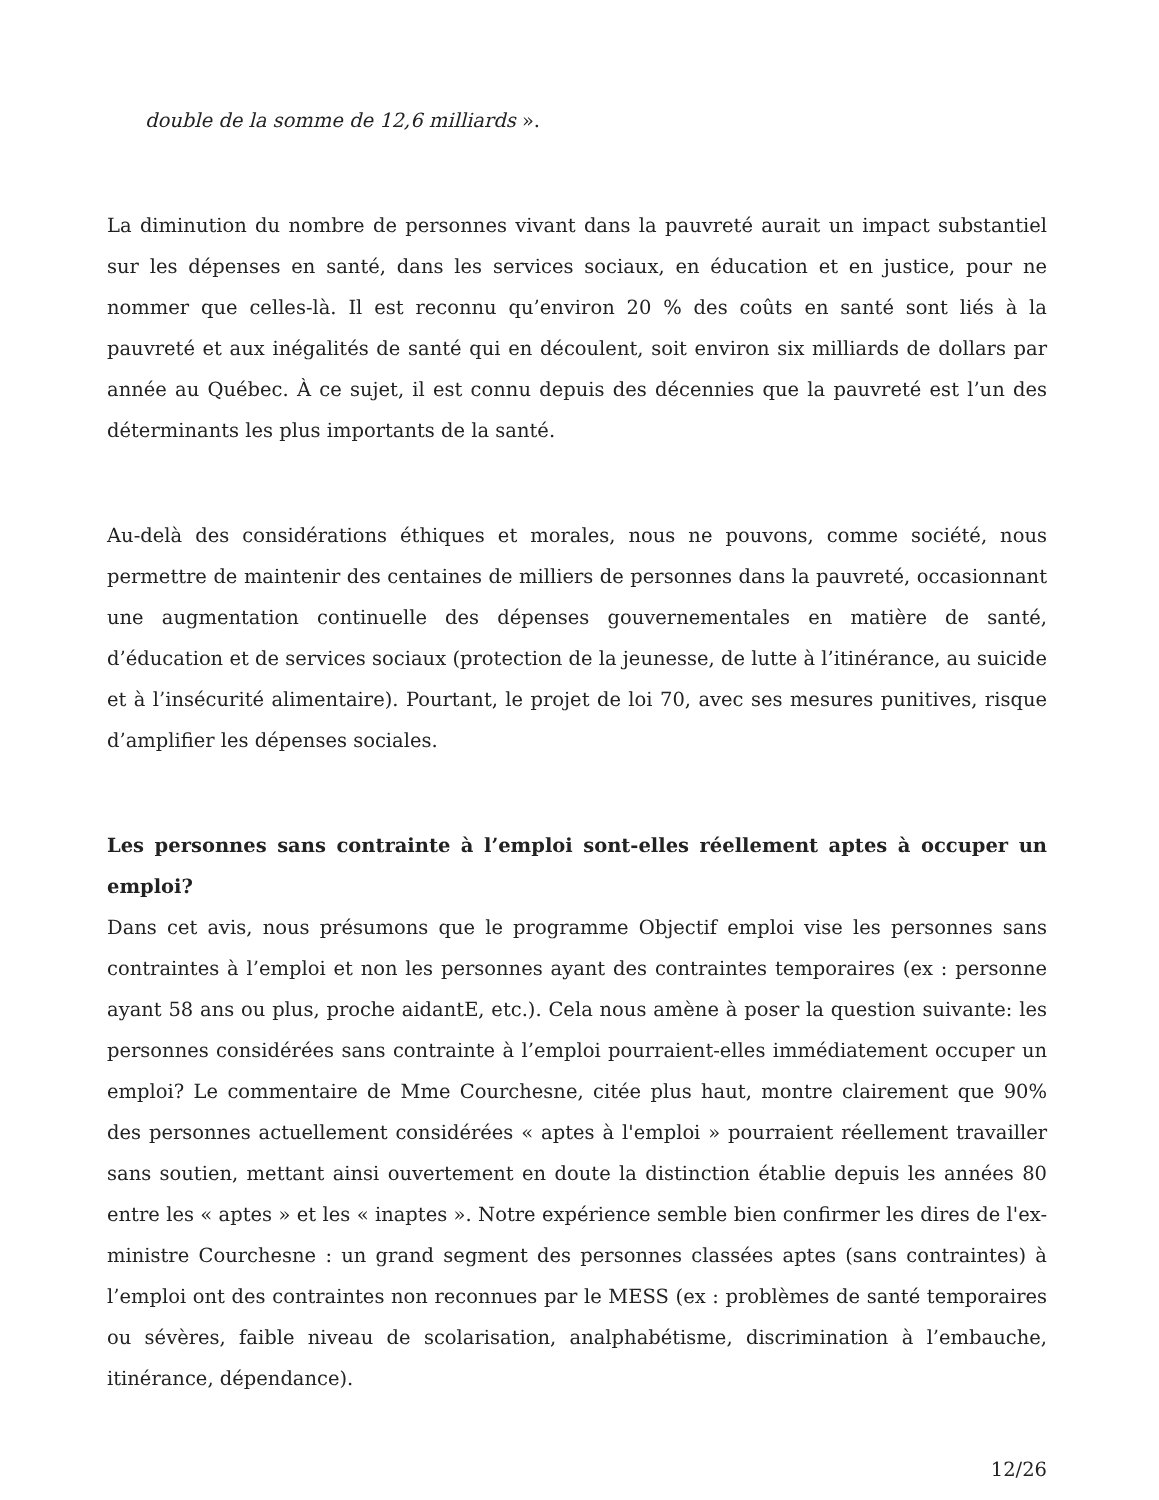double de la somme de 12,6 milliards ».
La diminution du nombre de personnes vivant dans la pauvreté aurait un impact substantiel sur les dépenses en santé, dans les services sociaux, en éducation et en justice, pour ne nommer que celles-là. Il est reconnu qu’environ 20 % des coûts en santé sont liés à la pauvreté et aux inégalités de santé qui en découlent, soit environ six milliards de dollars par année au Québec. À ce sujet, il est connu depuis des décennies que la pauvreté est l’un des déterminants les plus importants de la santé.
Au-delà des considérations éthiques et morales, nous ne pouvons, comme société, nous permettre de maintenir des centaines de milliers de personnes dans la pauvreté, occasionnant une augmentation continuelle des dépenses gouvernementales en matière de santé, d’éducation et de services sociaux (protection de la jeunesse, de lutte à l’itinérance, au suicide et à l’insécurité alimentaire). Pourtant, le projet de loi 70, avec ses mesures punitives, risque d’amplifier les dépenses sociales.
Les personnes sans contrainte à l’emploi sont-elles réellement aptes à occuper un emploi?
Dans cet avis, nous présumons que le programme Objectif emploi vise les personnes sans contraintes à l’emploi et non les personnes ayant des contraintes temporaires (ex : personne ayant 58 ans ou plus, proche aidantE, etc.). Cela nous amène à poser la question suivante: les personnes considérées sans contrainte à l’emploi pourraient-elles immédiatement occuper un emploi? Le commentaire de Mme Courchesne, citée plus haut, montre clairement que 90% des personnes actuellement considérées « aptes à l'emploi » pourraient réellement travailler sans soutien, mettant ainsi ouvertement en doute la distinction établie depuis les années 80 entre les « aptes » et les « inaptes ». Notre expérience semble bien confirmer les dires de l'ex-ministre Courchesne : un grand segment des personnes classées aptes (sans contraintes) à l’emploi ont des contraintes non reconnues par le MESS (ex : problèmes de santé temporaires ou sévères, faible niveau de scolarisation, analphabétisme, discrimination à l’embauche, itinérance, dépendance).
12/26